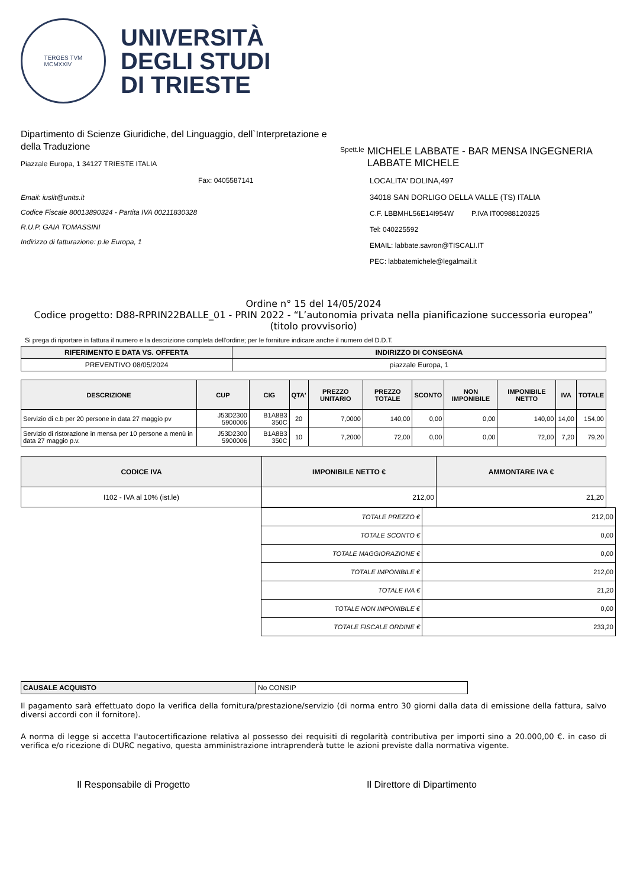TERGES TVM
MCMXXIV
UNIVERSITÀ
DEGLI STUDI
DI TRIESTE
Dipartimento di Scienze Giuridiche, del Linguaggio, dell`Interpretazione e della Traduzione
Piazzale Europa, 1 34127 TRIESTE ITALIA
Fax: 0405587141
Email: iuslit@units.it
Codice Fiscale 80013890324 - Partita IVA 00211830328
R.U.P. GAIA TOMASSINI
Indirizzo di fatturazione: p.le Europa, 1
Spett.le MICHELE LABBATE - BAR MENSA INGEGNERIA
LABBATE MICHELE
LOCALITA' DOLINA,497
34018 SAN DORLIGO DELLA VALLE (TS) ITALIA
C.F. LBBMHL56E14I954W P.IVA IT00988120325
Tel: 040225592
EMAIL: labbate.savron@TISCALI.IT
PEC: labbatemichele@legalmail.it
Ordine n° 15 del 14/05/2024
Codice progetto: D88-RPRIN22BALLE_01 - PRIN 2022 - “L’autonomia privata nella pianificazione successoria europea” (titolo provvisorio)
Si prega di riportare in fattura il numero e la descrizione completa dell'ordine; per le forniture indicare anche il numero del D.D.T.
| RIFERIMENTO E DATA VS. OFFERTA | INDIRIZZO DI CONSEGNA |
| --- | --- |
| PREVENTIVO 08/05/2024 | piazzale Europa, 1 |
| DESCRIZIONE | CUP | CIG | QTA' | PREZZO UNITARIO | PREZZO TOTALE | SCONTO | NON IMPONIBILE | IMPONIBILE NETTO | IVA | TOTALE |
| --- | --- | --- | --- | --- | --- | --- | --- | --- | --- | --- |
| Servizio di c.b per 20 persone in data 27 maggio pv | J53D2300 5900006 | B1A8B3 350C | 20 | 7,0000 | 140,00 | 0,00 | 0,00 | 140,00 | 14,00 | 154,00 |
| Servizio di ristorazione in mensa per 10 persone a menù in data 27 maggio p.v. | J53D2300 5900006 | B1A8B3 350C | 10 | 7,2000 | 72,00 | 0,00 | 0,00 | 72,00 | 7,20 | 79,20 |
| CODICE IVA | IMPONIBILE NETTO € | AMMONTARE IVA € |
| --- | --- | --- |
| I102 - IVA al 10% (ist.le) | 212,00 | 21,20 |
| TOTALE PREZZO € | 212,00 |
| TOTALE SCONTO € | 0,00 |
| TOTALE MAGGIORAZIONE € | 0,00 |
| TOTALE IMPONIBILE € | 212,00 |
| TOTALE IVA € | 21,20 |
| TOTALE NON IMPONIBILE € | 0,00 |
| TOTALE FISCALE ORDINE € | 233,20 |
| CAUSALE ACQUISTO | No CONSIP |
Il pagamento sarà effettuato dopo la verifica della fornitura/prestazione/servizio (di norma entro 30 giorni dalla data di emissione della fattura, salvo diversi accordi con il fornitore).
A norma di legge si accetta l'autocertificazione relativa al possesso dei requisiti di regolarità contributiva per importi sino a 20.000,00 €. in caso di verifica e/o ricezione di DURC negativo, questa amministrazione intraprenderà tutte le azioni previste dalla normativa vigente.
Il Responsabile di Progetto Il Direttore di Dipartimento